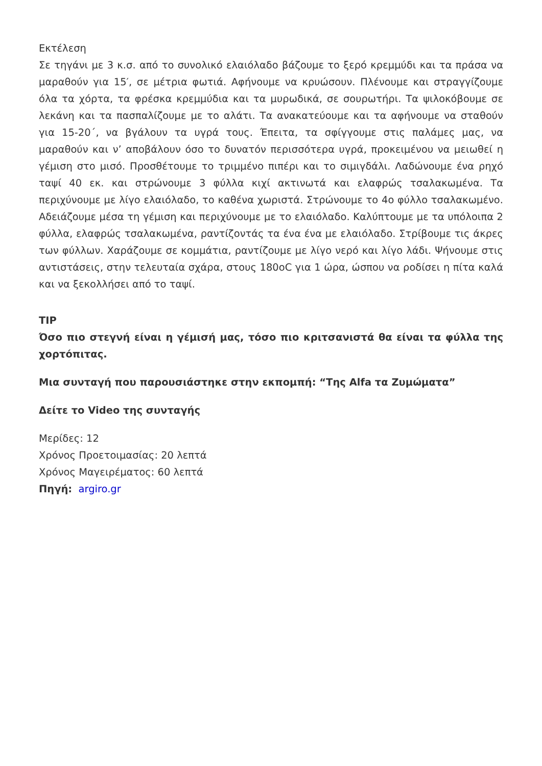Εκτέλεση
Σε τηγάνι με 3 κ.σ. από το συνολικό ελαιόλαδο βάζουμε το ξερό κρεμμύδι και τα πράσα να μαραθούν για 15′, σε μέτρια φωτιά. Αφήνουμε να κρυώσουν. Πλένουμε και στραγγίζουμε όλα τα χόρτα, τα φρέσκα κρεμμύδια και τα μυρωδικά, σε σουρωτήρι. Τα ψιλοκόβουμε σε λεκάνη και τα πασπαλίζουμε με το αλάτι. Τα ανακατεύουμε και τα αφήνουμε να σταθούν για 15-20΄, να βγάλουν τα υγρά τους. Έπειτα, τα σφίγγουμε στις παλάμες μας, να μαραθούν και ν’ αποβάλουν όσο το δυνατόν περισσότερα υγρά, προκειμένου να μειωθεί η γέμιση στο μισό. Προσθέτουμε το τριμμένο πιπέρι και το σιμιγδάλι. Λαδώνουμε ένα ρηχό ταψί 40 εκ. και στρώνουμε 3 φύλλα κιχί ακτινωτά και ελαφρώς τσαλακωμένα. Τα περιχύνουμε με λίγο ελαιόλαδο, το καθένα χωριστά. Στρώνουμε το 4ο φύλλο τσαλακωμένο. Αδειάζουμε μέσα τη γέμιση και περιχύνουμε με το ελαιόλαδο. Καλύπτουμε με τα υπόλοιπα 2 φύλλα, ελαφρώς τσαλακωμένα, ραντίζοντάς τα ένα ένα με ελαιόλαδο. Στρίβουμε τις άκρες των φύλλων. Χαράζουμε σε κομμάτια, ραντίζουμε με λίγο νερό και λίγο λάδι. Ψήνουμε στις αντιστάσεις, στην τελευταία σχάρα, στους 180oC για 1 ώρα, ώσπου να ροδίσει η πίτα καλά και να ξεκολλήσει από το ταψί.
TIP
Όσο πιο στεγνή είναι η γέμισή μας, τόσο πιο κριτσανιστά θα είναι τα φύλλα της χορτόπιτας.
Μια συνταγή που παρουσιάστηκε στην εκπομπή: “Της Alfa τα Ζυμώματα”
Δείτε το Video της συνταγής
Μερίδες: 12
Χρόνος Προετοιμασίας: 20 λεπτά
Χρόνος Μαγειρέματος: 60 λεπτά
Πηγή: argiro.gr